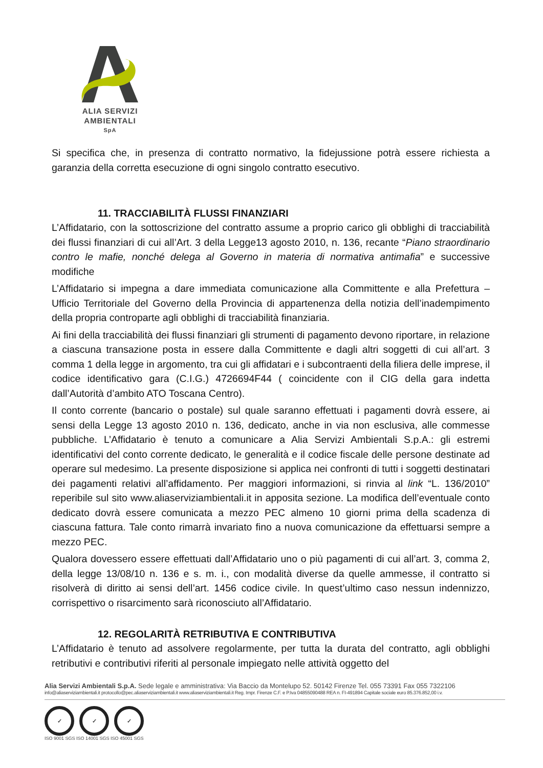ALIA SERVIZI
AMBIENTALI
SpA
Si specifica che, in presenza di contratto normativo, la fidejussione potrà essere richiesta a garanzia della corretta esecuzione di ogni singolo contratto esecutivo.
11. TRACCIABILITÀ FLUSSI FINANZIARI
L’Affidatario, con la sottoscrizione del contratto assume a proprio carico gli obblighi di tracciabilità dei flussi finanziari di cui all’Art. 3 della Legge13 agosto 2010, n. 136, recante “Piano straordinario contro le mafie, nonché delega al Governo in materia di normativa antimafia” e successive modifiche
L’Affidatario si impegna a dare immediata comunicazione alla Committente e alla Prefettura – Ufficio Territoriale del Governo della Provincia di appartenenza della notizia dell’inadempimento della propria controparte agli obblighi di tracciabilità finanziaria.
Ai fini della tracciabilità dei flussi finanziari gli strumenti di pagamento devono riportare, in relazione a ciascuna transazione posta in essere dalla Committente e dagli altri soggetti di cui all’art. 3 comma 1 della legge in argomento, tra cui gli affidatari e i subcontraenti della filiera delle imprese, il codice identificativo gara (C.I.G.) 4726694F44 ( coincidente con il CIG della gara indetta dall’Autorità d’ambito ATO Toscana Centro).
Il conto corrente (bancario o postale) sul quale saranno effettuati i pagamenti dovrà essere, ai sensi della Legge 13 agosto 2010 n. 136, dedicato, anche in via non esclusiva, alle commesse pubbliche. L’Affidatario è tenuto a comunicare a Alia Servizi Ambientali S.p.A.: gli estremi identificativi del conto corrente dedicato, le generalità e il codice fiscale delle persone destinate ad operare sul medesimo. La presente disposizione si applica nei confronti di tutti i soggetti destinatari dei pagamenti relativi all’affidamento. Per maggiori informazioni, si rinvia al link “L. 136/2010” reperibile sul sito www.aliaserviziambientali.it in apposita sezione. La modifica dell’eventuale conto dedicato dovrà essere comunicata a mezzo PEC almeno 10 giorni prima della scadenza di ciascuna fattura. Tale conto rimarrà invariato fino a nuova comunicazione da effettuarsi sempre a mezzo PEC.
Qualora dovessero essere effettuati dall’Affidatario uno o più pagamenti di cui all’art. 3, comma 2, della legge 13/08/10 n. 136 e s. m. i., con modalità diverse da quelle ammesse, il contratto si risolverà di diritto ai sensi dell’art. 1456 codice civile. In quest’ultimo caso nessun indennizzo, corrispettivo o risarcimento sarà riconosciuto all’Affidatario.
12. REGOLARITÀ RETRIBUTIVA E CONTRIBUTIVA
L’Affidatario è tenuto ad assolvere regolarmente, per tutta la durata del contratto, agli obblighi retributivi e contributivi riferiti al personale impiegato nelle attività oggetto del
Alia Servizi Ambientali S.p.A. Sede legale e amministrativa: Via Baccio da Montelupo 52. 50142 Firenze Tel. 055 73391 Fax 055 7322106
info@aliaserviziambientali.it protocollo@pec.aliaserviziambientali.it www.aliaserviziambientali.it Reg. Impr. Firenze C.F. e P.Iva 04855090488 REA n. FI-491894 Capitale sociale euro 85.376.852,00 i.v.
✓ ✓ ✓
ISO 9001 SGS ISO 14001 SGS ISO 45001 SGS